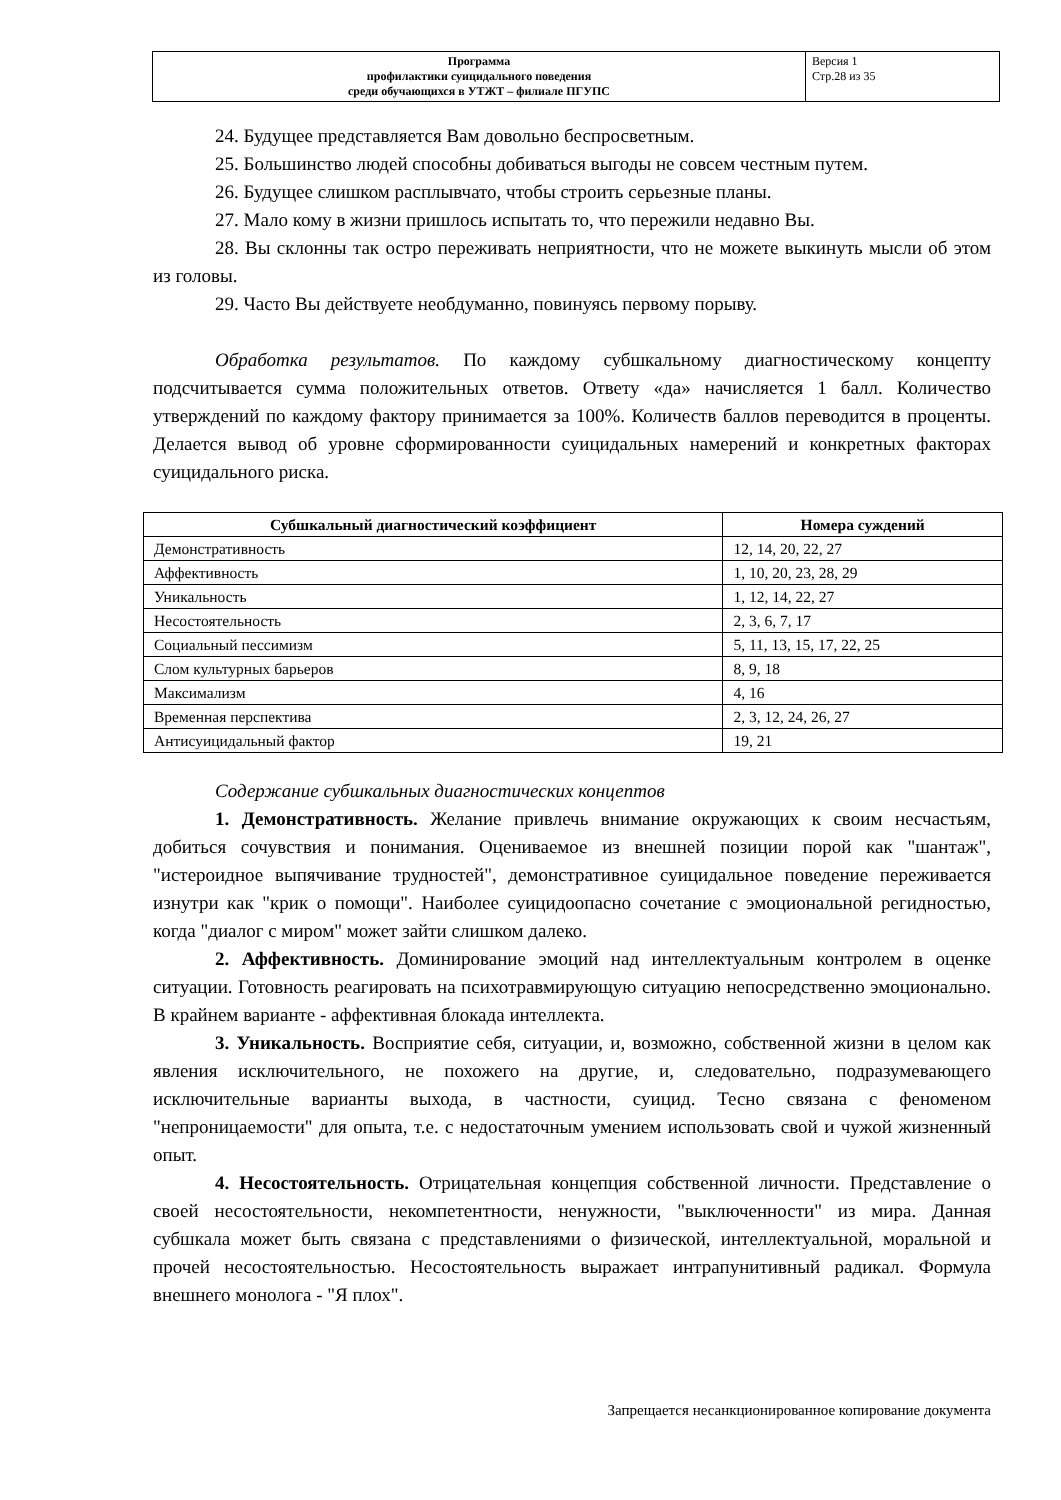| Программа профилактики суицидального поведения среди обучающихся в УТЖТ – филиале ПГУПС | Версия 1 Стр.28 из 35 |
24. Будущее представляется Вам довольно беспросветным.
25. Большинство людей способны добиваться выгоды не совсем честным путем.
26. Будущее слишком расплывчато, чтобы строить серьезные планы.
27. Мало кому в жизни пришлось испытать то, что пережили недавно Вы.
28. Вы склонны так остро переживать неприятности, что не можете выкинуть мысли об этом из головы.
29. Часто Вы действуете необдуманно, повинуясь первому порыву.
Обработка результатов. По каждому субшкальному диагностическому концепту подсчитывается сумма положительных ответов. Ответу «да» начисляется 1 балл. Количество утверждений по каждому фактору принимается за 100%. Количеств баллов переводится в проценты. Делается вывод об уровне сформированности суицидальных намерений и конкретных факторах суицидального риска.
| Субшкальный диагностический коэффициент | Номера суждений |
| --- | --- |
| Демонстративность | 12, 14, 20, 22, 27 |
| Аффективность | 1, 10, 20, 23, 28, 29 |
| Уникальность | 1, 12, 14, 22, 27 |
| Несостоятельность | 2, 3, 6, 7, 17 |
| Социальный пессимизм | 5, 11, 13, 15, 17, 22, 25 |
| Слом культурных барьеров | 8, 9, 18 |
| Максимализм | 4, 16 |
| Временная перспектива | 2, 3, 12, 24, 26, 27 |
| Антисуицидальный фактор | 19, 21 |
Содержание субшкальных диагностических концептов
1. Демонстративность. Желание привлечь внимание окружающих к своим несчастьям, добиться сочувствия и понимания. Оцениваемое из внешней позиции порой как "шантаж", "истероидное выпячивание трудностей", демонстративное суицидальное поведение переживается изнутри как "крик о помощи". Наиболее суицидоопасно сочетание с эмоциональной регидностью, когда "диалог с миром" может зайти слишком далеко.
2. Аффективность. Доминирование эмоций над интеллектуальным контролем в оценке ситуации. Готовность реагировать на психотравмирующую ситуацию непосредственно эмоционально. В крайнем варианте - аффективная блокада интеллекта.
3. Уникальность. Восприятие себя, ситуации, и, возможно, собственной жизни в целом как явления исключительного, не похожего на другие, и, следовательно, подразумевающего исключительные варианты выхода, в частности, суицид. Тесно связана с феноменом "непроницаемости" для опыта, т.е. с недостаточным умением использовать свой и чужой жизненный опыт.
4. Несостоятельность. Отрицательная концепция собственной личности. Представление о своей несостоятельности, некомпетентности, ненужности, "выключенности" из мира. Данная субшкала может быть связана с представлениями о физической, интеллектуальной, моральной и прочей несостоятельностью. Несостоятельность выражает интрапунитивный радикал. Формула внешнего монолога - "Я плох".
Запрещается несанкционированное копирование документа